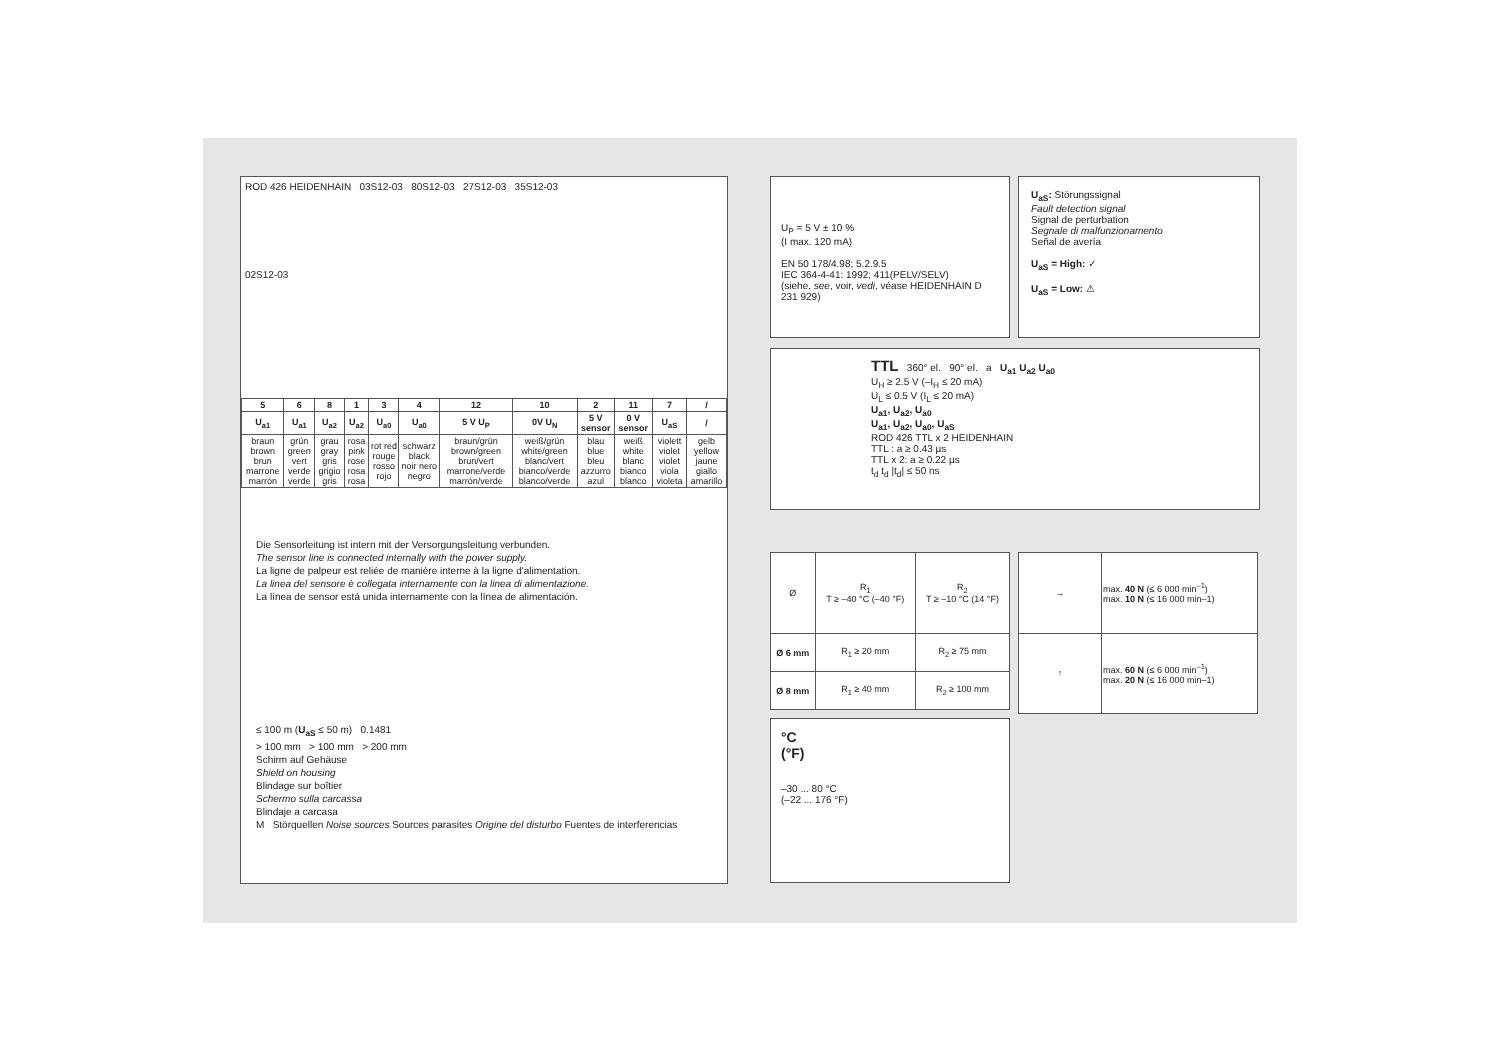ROD 426 HEIDENHAIN 03S12-03 80S12-03 27S12-03 35S12-03
02S12-03
| 5 | 6 | 8 | 1 | 3 | 4 | 12 | 10 | 2 | 11 | 7 | / |
| --- | --- | --- | --- | --- | --- | --- | --- | --- | --- | --- | --- |
| U<sub>a1</sub> | U<sub>a1</sub> | U<sub>a2</sub> | U<sub>a2</sub> | U<sub>a0</sub> | U<sub>a0</sub> | 5 V U<sub>P</sub> | 0V U<sub>N</sub> | 5 V sensor | 0 V sensor | U<sub>aS</sub> | / |
| braun brown brun marrone marrón | grün green vert verde verde | grau gray gris grigio gris | rosa pink rose rosa rosa | rot red rouge rosso rojo | schwarz black noir nero negro | braun/grün brown/green brun/vert marrone/verde marrón/verde | weiß/grün white/green blanc/vert bianco/verde blanco/verde | blau blue bleu azzurro azul | weiß white blanc bianco blanco | violett violet violet viola violeta | gelb yellow jaune giallo amarillo |
Die Sensorleitung ist intern mit der Versorgungsleitung verbunden.
The sensor line is connected internally with the power supply.
La ligne de palpeur est reliée de manière interne à la ligne d'alimentation.
La linea del sensore è collegata internamente con la linea di alimentazione.
La línea de sensor está unida internamente con la línea de alimentación.
≤ 100 m (U<sub>aS</sub> ≤ 50 m) 0.1481
> 100 mm > 100 mm > 200 mm
Schirm auf Gehäuse
Shield on housing
Blindage sur boîtier
Schermo sulla carcassa
Blindaje a carcasa
M Störquellen Noise sources Sources parasites Origine del disturbo Fuentes de interferencias
U<sub>P</sub> = 5 V ± 10 %
(I max. 120 mA)
EN 50 178/4.98; 5.2.9.5
IEC 364-4-41: 1992; 411(PELV/SELV)
(siehe, see, voir, vedi, véase HEIDENHAIN D 231 929)
U<sub>aS</sub>: Störungssignal
Fault detection signal
Signal de perturbation
Segnale di malfunzionamento
Señal de avería
U<sub>aS</sub> = High: ✓
U<sub>aS</sub> = Low: ⚠
TTL 360° el. 90° el. a U<sub>a1</sub> U<sub>a2</sub> U<sub>a0</sub>
U<sub>H</sub> ≥ 2.5 V (–I<sub>H</sub> ≤ 20 mA)
U<sub>L</sub> ≤ 0.5 V (I<sub>L</sub> ≤ 20 mA)
U<sub>a1</sub>, U<sub>a2</sub>, U<sub>a0</sub>
U<sub>a1</sub>, U<sub>a2</sub>, U<sub>a0</sub>, U<sub>aS</sub>
ROD 426 TTL x 2 HEIDENHAIN
TTL : a ≥ 0.43 µs
TTL x 2: a ≥ 0.22 µs
t<sub>d</sub> t<sub>d</sub> |t<sub>d</sub>| ≤ 50 ns
| Ø | R<sub>1</sub> T ≥ –40 °C (–40 °F) | R<sub>2</sub> T ≥ –10 °C (14 °F) |
| Ø 6 mm | R<sub>1</sub> ≥ 20 mm | R<sub>2</sub> ≥ 75 mm |
| Ø 8 mm | R<sub>1</sub> ≥ 40 mm | R<sub>2</sub> ≥ 100 mm |
°C
(°F)
–30 ... 80 °C
(–22 ... 176 °F)
| → | max. 40 N (≤ 6 000 min<sup>–1</sup>) max. 10 N (≤ 16 000 min–1) |
| ↑ | max. 60 N (≤ 6 000 min<sup>–1</sup>) max. 20 N (≤ 16 000 min–1) |